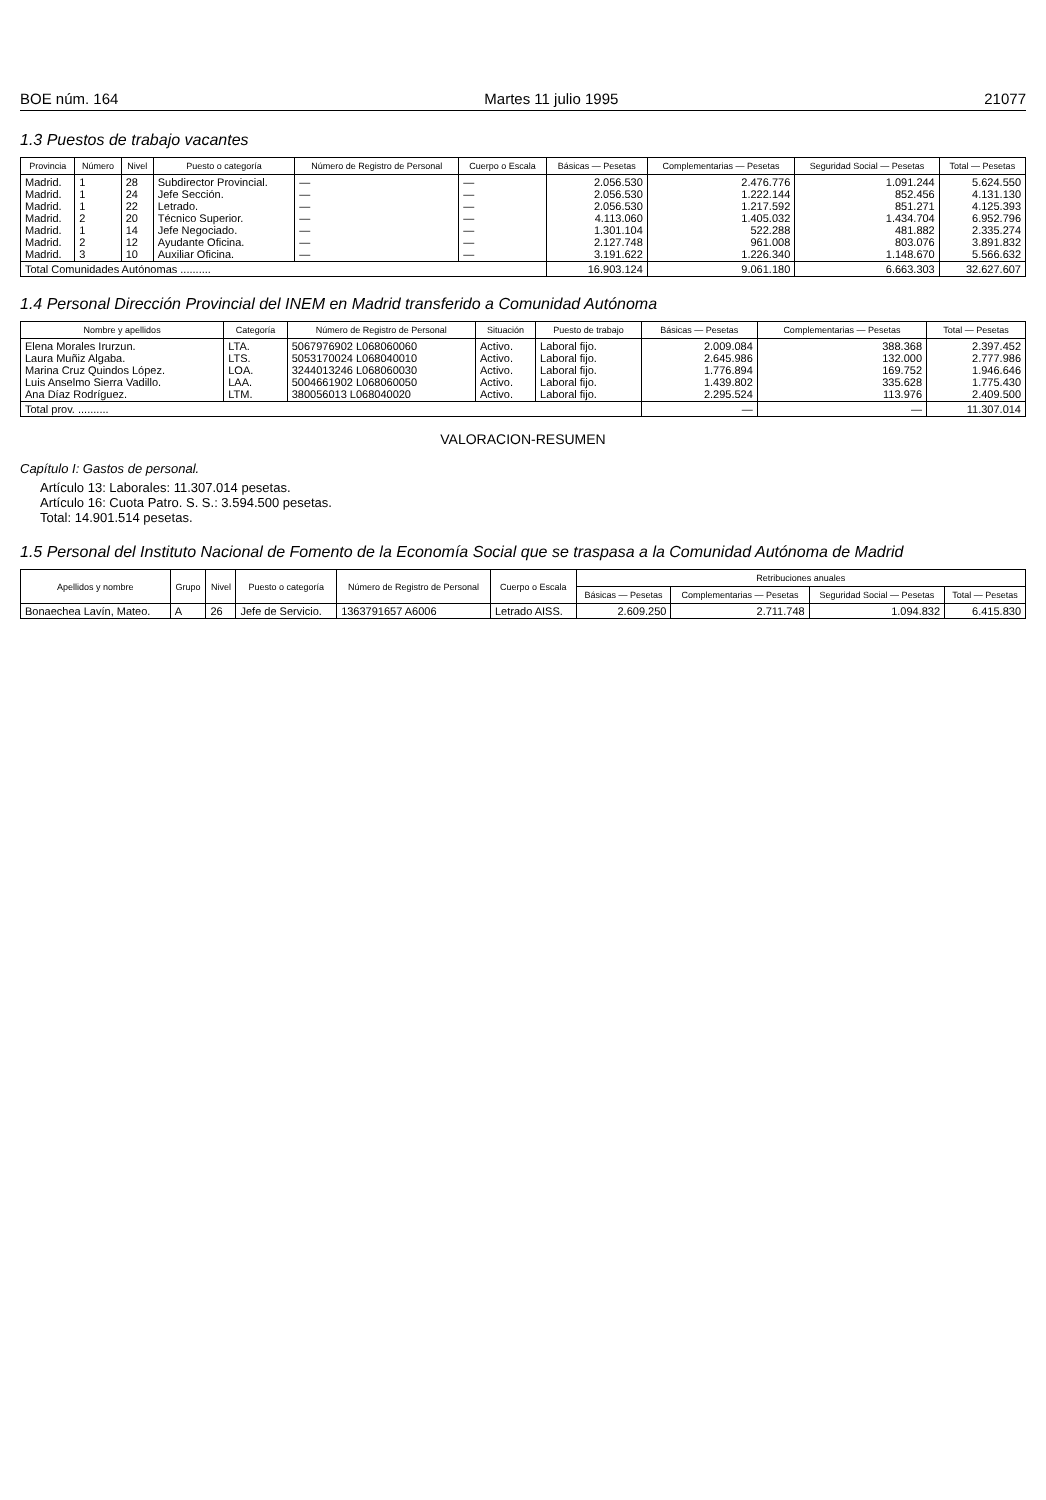BOE núm. 164 Martes 11 julio 1995 21077
1.3 Puestos de trabajo vacantes
| Provincia | Número | Nivel | Puesto o categoría | Número de Registro de Personal | Cuerpo o Escala | Básicas — Pesetas | Complementarias — Pesetas | Seguridad Social — Pesetas | Total — Pesetas |
| --- | --- | --- | --- | --- | --- | --- | --- | --- | --- |
| Madrid. Madrid. Madrid. Madrid. Madrid. Madrid. Madrid. | 1 1 1 2 1 2 3 | 28 24 22 20 14 12 10 | Subdirector Provincial. Jefe Sección. Letrado. Técnico Superior. Jefe Negociado. Ayudante Oficina. Auxiliar Oficina. | — — — — — — — | — — — — — — — | 2.056.530 2.056.530 2.056.530 4.113.060 1.301.104 2.127.748 3.191.622 | 2.476.776 1.222.144 1.217.592 1.405.032 522.288 961.008 1.226.340 | 1.091.244 852.456 851.271 1.434.704 481.882 803.076 1.148.670 | 5.624.550 4.131.130 4.125.393 6.952.796 2.335.274 3.891.832 5.566.632 |
| Total Comunidades Autónomas .......... | | | | | | 16.903.124 | 9.061.180 | 6.663.303 | 32.627.607 |
1.4 Personal Dirección Provincial del INEM en Madrid transferido a Comunidad Autónoma
| Nombre y apellidos | Categoría | Número de Registro de Personal | Situación | Puesto de trabajo | Básicas — Pesetas | Complementarias — Pesetas | Total — Pesetas |
| --- | --- | --- | --- | --- | --- | --- | --- |
| Elena Morales Irurzun. Laura Muñiz Algaba. Marina Cruz Quindos López. Luis Anselmo Sierra Vadillo. Ana Díaz Rodríguez. | LTA. LTS. LOA. LAA. LTM. | 5067976902 L068060060 5053170024 L068040010 3244013246 L068060030 5004661902 L068060050 380056013 L068040020 | Activo. Activo. Activo. Activo. Activo. | Laboral fijo. Laboral fijo. Laboral fijo. Laboral fijo. Laboral fijo. | 2.009.084 2.645.986 1.776.894 1.439.802 2.295.524 | 388.368 132.000 169.752 335.628 113.976 | 2.397.452 2.777.986 1.946.646 1.775.430 2.409.500 |
| Total prov. .......... | | | | | — | — | 11.307.014 |
VALORACION-RESUMEN
Capítulo I: Gastos de personal.
Artículo 13: Laborales: 11.307.014 pesetas.
Artículo 16: Cuota Patro. S. S.: 3.594.500 pesetas.
Total: 14.901.514 pesetas.
1.5 Personal del Instituto Nacional de Fomento de la Economía Social que se traspasa a la Comunidad Autónoma de Madrid
| Apellidos y nombre | Grupo | Nivel | Puesto o categoría | Número de Registro de Personal | Cuerpo o Escala | Retribuciones anuales | | | |
| --- | --- | --- | --- | --- | --- | --- | --- | --- | --- |
| | | | | | | Básicas — Pesetas | Complementarias — Pesetas | Seguridad Social — Pesetas | Total — Pesetas |
| Bonaechea Lavín, Mateo. | A | 26 | Jefe de Servicio. | 1363791657 A6006 | Letrado AISS. | 2.609.250 | 2.711.748 | 1.094.832 | 6.415.830 |